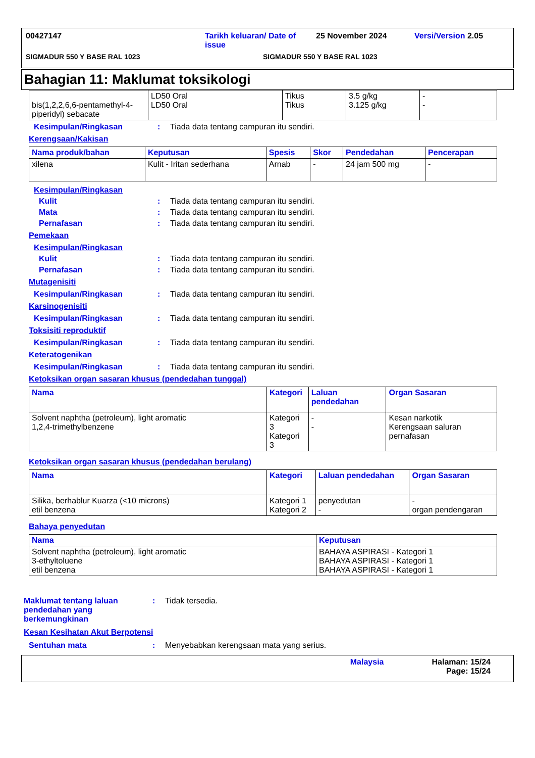00427147 Tarikh keluaran/ Date of issue 25 November 2024 Versi/Version 2.05
SIGMADUR 550 Y BASE RAL 1023 SIGMADUR 550 Y BASE RAL 1023
Bahagian 11: Maklumat toksikologi
| bis(1,2,2,6,6-pentamethyl-4-piperidyl) sebacate | LD50 Oral LD50 Oral | Tikus Tikus | 3.5 g/kg 3.125 g/kg | - - |
Kesimpulan/Ringkasan: Tiada data tentang campuran itu sendiri.
Kerengsaan/Kakisan
| Nama produk/bahan | Keputusan | Spesis | Skor | Pendedahan | Pencerapan |
| --- | --- | --- | --- | --- | --- |
| xilena | Kulit - Iritan sederhana | Arnab | - | 24 jam 500 mg | - |
Kesimpulan/Ringkasan
Kulit: Tiada data tentang campuran itu sendiri.
Mata: Tiada data tentang campuran itu sendiri.
Pernafasan: Tiada data tentang campuran itu sendiri.
Pemekaan
Kesimpulan/Ringkasan
Kulit: Tiada data tentang campuran itu sendiri.
Pernafasan: Tiada data tentang campuran itu sendiri.
Mutagenisiti
Kesimpulan/Ringkasan: Tiada data tentang campuran itu sendiri.
Karsinogenisiti
Kesimpulan/Ringkasan: Tiada data tentang campuran itu sendiri.
Toksisiti reproduktif
Kesimpulan/Ringkasan: Tiada data tentang campuran itu sendiri.
Keteratogenikan
Kesimpulan/Ringkasan: Tiada data tentang campuran itu sendiri.
Ketoksikan organ sasaran khusus (pendedahan tunggal)
| Nama | Kategori | Laluan pendedahan | Organ Sasaran |
| --- | --- | --- | --- |
| Solvent naphtha (petroleum), light aromatic 1,2,4-trimethylbenzene | Kategori 3 Kategori 3 | - - | Kesan narkotik Kerengsaan saluran pernafasan |
Ketoksikan organ sasaran khusus (pendedahan berulang)
| Nama | Kategori | Laluan pendedahan | Organ Sasaran |
| --- | --- | --- | --- |
| Silika, berhablur Kuarza (<10 microns) etil benzena | Kategori 1 Kategori 2 | penyedutan - | - organ pendengaran |
Bahaya penyedutan
| Nama | Keputusan |
| --- | --- |
| Solvent naphtha (petroleum), light aromatic 3-ethyltoluene etil benzena | BAHAYA ASPIRASI - Kategori 1 BAHAYA ASPIRASI - Kategori 1 BAHAYA ASPIRASI - Kategori 1 |
Maklumat tentang laluan pendedahan yang berkemungkinan: Tidak tersedia.
Kesan Kesihatan Akut Berpotensi
Sentuhan mata: Menyebabkan kerengsaan mata yang serius.
Malaysia Halaman: 15/24
Page: 15/24